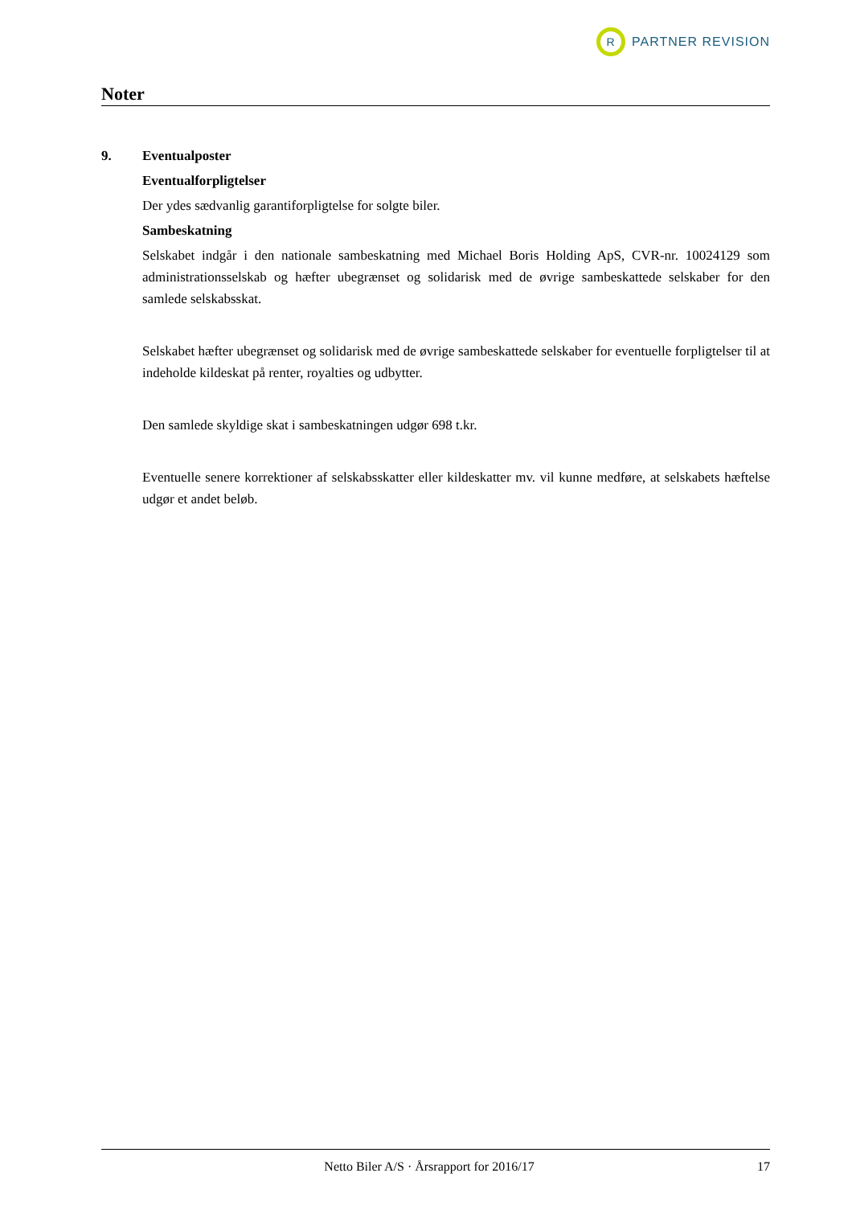R
PARTNER REVISION
Noter
9. Eventualposter
Eventualforpligtelser
Der ydes sædvanlig garantiforpligtelse for solgte biler.
Sambeskatning
Selskabet indgår i den nationale sambeskatning med Michael Boris Holding ApS, CVR-nr. 10024129 som administrationsselskab og hæfter ubegrænset og solidarisk med de øvrige sambeskattede selskaber for den samlede selskabsskat.
Selskabet hæfter ubegrænset og solidarisk med de øvrige sambeskattede selskaber for eventuelle forpligtelser til at indeholde kildeskat på renter, royalties og udbytter.
Den samlede skyldige skat i sambeskatningen udgør 698 t.kr.
Eventuelle senere korrektioner af selskabsskatter eller kildeskatter mv. vil kunne medføre, at selskabets hæftelse udgør et andet beløb.
Netto Biler A/S · Årsrapport for 2016/17 17